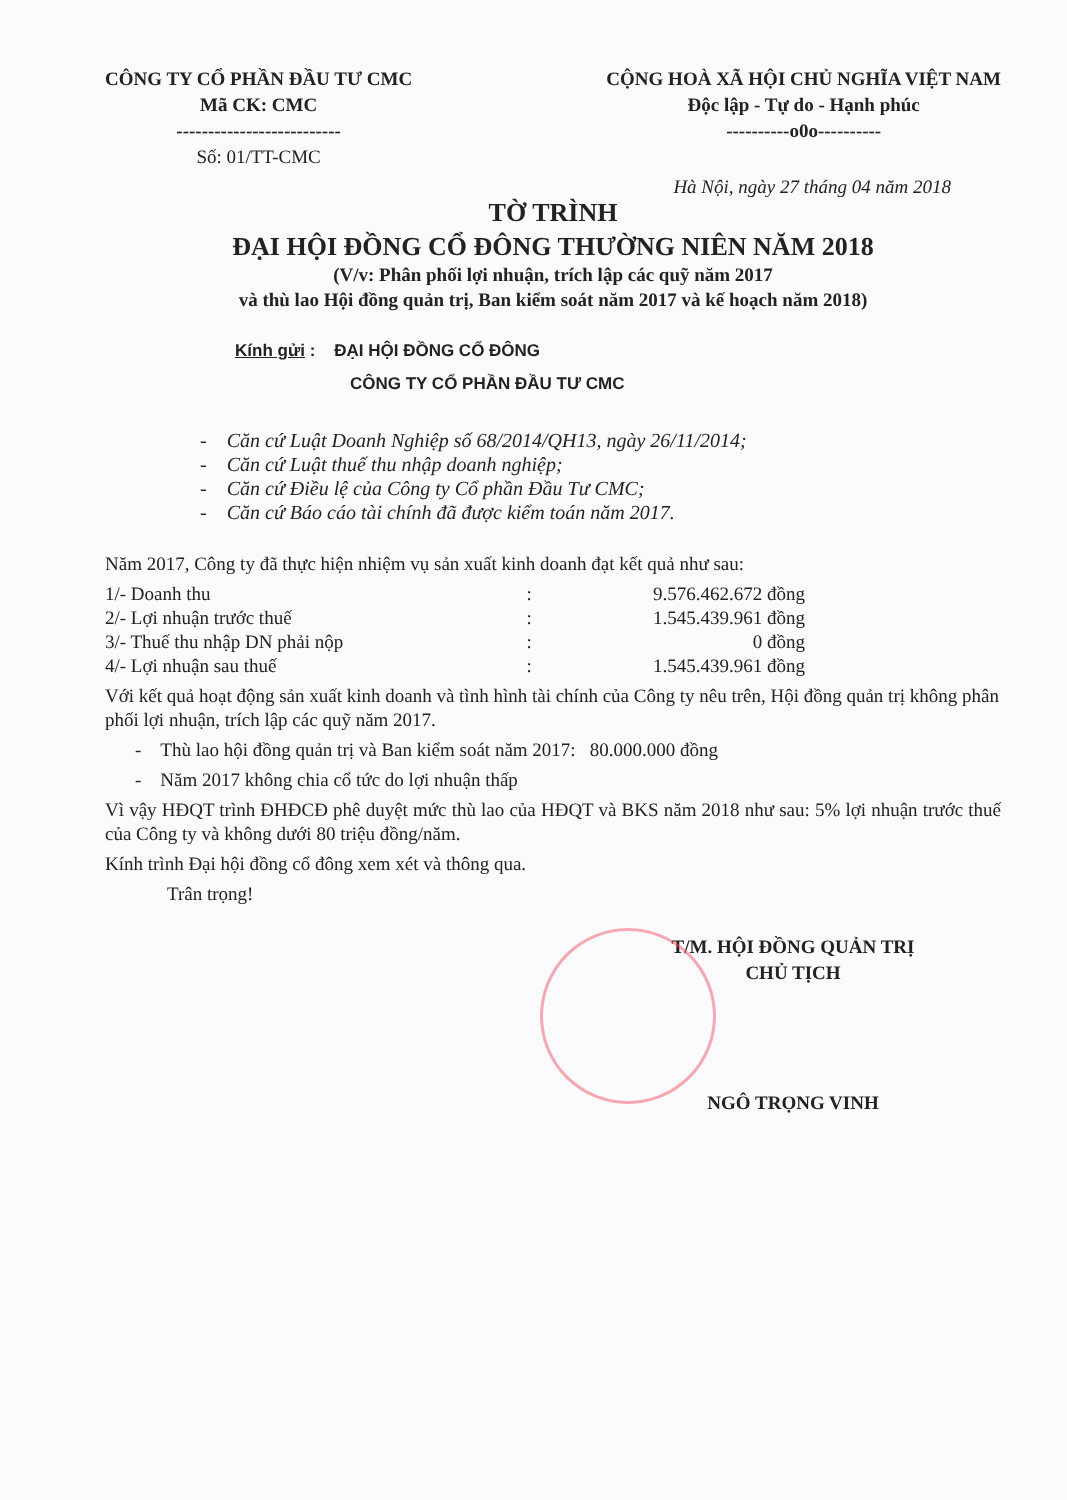CÔNG TY CỔ PHẦN ĐẦU TƯ CMC
Mã CK: CMC
--------------------------
Số: 01/TT-CMC
CỘNG HOÀ XÃ HỘI CHỦ NGHĨA VIỆT NAM
Độc lập - Tự do - Hạnh phúc
----------o0o----------
Hà Nội, ngày 27 tháng 04 năm 2018
TỜ TRÌNH
ĐẠI HỘI ĐỒNG CỔ ĐÔNG THƯỜNG NIÊN NĂM 2018
(V/v: Phân phối lợi nhuận, trích lập các quỹ năm 2017
và thù lao Hội đồng quản trị, Ban kiểm soát năm 2017 và kế hoạch năm 2018)
Kính gửi : ĐẠI HỘI ĐỒNG CỔ ĐÔNG
CÔNG TY CỔ PHẦN ĐẦU TƯ CMC
- Căn cứ Luật Doanh Nghiệp số 68/2014/QH13, ngày 26/11/2014;
- Căn cứ Luật thuế thu nhập doanh nghiệp;
- Căn cứ Điều lệ của Công ty Cổ phần Đầu Tư CMC;
- Căn cứ Báo cáo tài chính đã được kiểm toán năm 2017.
Năm 2017, Công ty đã thực hiện nhiệm vụ sản xuất kinh doanh đạt kết quả như sau:
| 1/- Doanh thu | : | 9.576.462.672 đồng |
| 2/- Lợi nhuận trước thuế | : | 1.545.439.961 đồng |
| 3/- Thuế thu nhập DN phải nộp | : | 0 đồng |
| 4/- Lợi nhuận sau thuế | : | 1.545.439.961 đồng |
Với kết quả hoạt động sản xuất kinh doanh và tình hình tài chính của Công ty nêu trên, Hội đồng quản trị không phân phối lợi nhuận, trích lập các quỹ năm 2017.
- Thù lao hội đồng quản trị và Ban kiểm soát năm 2017: 80.000.000 đồng
- Năm 2017 không chia cổ tức do lợi nhuận thấp
Vì vậy HĐQT trình ĐHĐCĐ phê duyệt mức thù lao của HĐQT và BKS năm 2018 như sau: 5% lợi nhuận trước thuế của Công ty và không dưới 80 triệu đồng/năm.
Kính trình Đại hội đồng cổ đông xem xét và thông qua.
Trân trọng!
T/M. HỘI ĐỒNG QUẢN TRỊ
CHỦ TỊCH
NGÔ TRỌNG VINH